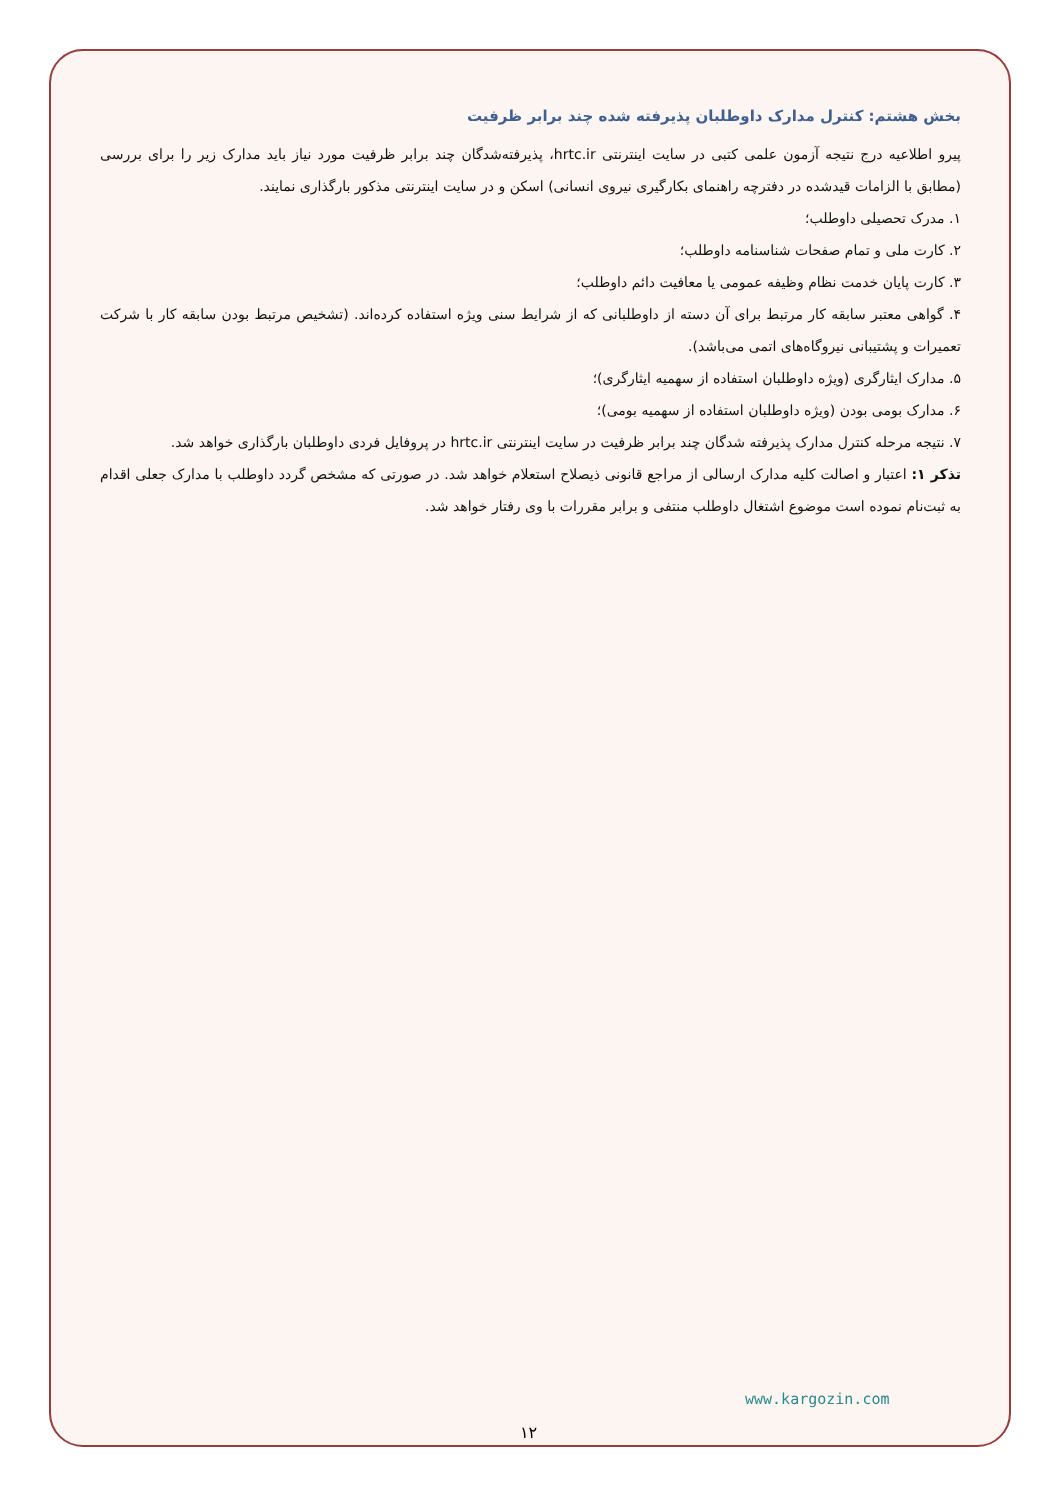بخش هشتم: کنترل مدارک داوطلبان پذیرفته شده چند برابر ظرفیت
پیرو اطلاعیه درج نتیجه آزمون علمی کتبی در سایت اینترنتی hrtc.ir، پذیرفته‌شدگان چند برابر ظرفیت مورد نیاز باید مدارک زیر را برای بررسی (مطابق با الزامات قیدشده در دفترچه راهنمای بکارگیری نیروی انسانی) اسکن و در سایت اینترنتی مذکور بارگذاری نمایند.
۱. مدرک تحصیلی داوطلب؛
۲. کارت ملی و تمام صفحات شناسنامه داوطلب؛
۳. کارت پایان خدمت نظام وظیفه عمومی یا معافیت دائم داوطلب؛
۴. گواهی معتبر سابقه کار مرتبط برای آن دسته از داوطلبانی که از شرایط سنی ویژه استفاده کرده‌اند. (تشخیص مرتبط بودن سابقه کار با شرکت تعمیرات و پشتیبانی نیروگاه‌های اتمی می‌باشد).
۵. مدارک ایثارگری (ویژه داوطلبان استفاده از سهمیه ایثارگری)؛
۶. مدارک بومی بودن (ویژه داوطلبان استفاده از سهمیه بومی)؛
۷. نتیجه مرحله کنترل مدارک پذیرفته شدگان چند برابر ظرفیت در سایت اینترنتی hrtc.ir در پروفایل فردی داوطلبان بارگذاری خواهد شد.
تذکر ۱: اعتبار و اصالت کلیه مدارک ارسالی از مراجع قانونی ذیصلاح استعلام خواهد شد. در صورتی که مشخص گردد داوطلب با مدارک جعلی اقدام به ثبت‌نام نموده است موضوع اشتغال داوطلب منتفی و برابر مقررات با وی رفتار خواهد شد.
www.kargozin.com
۱۲